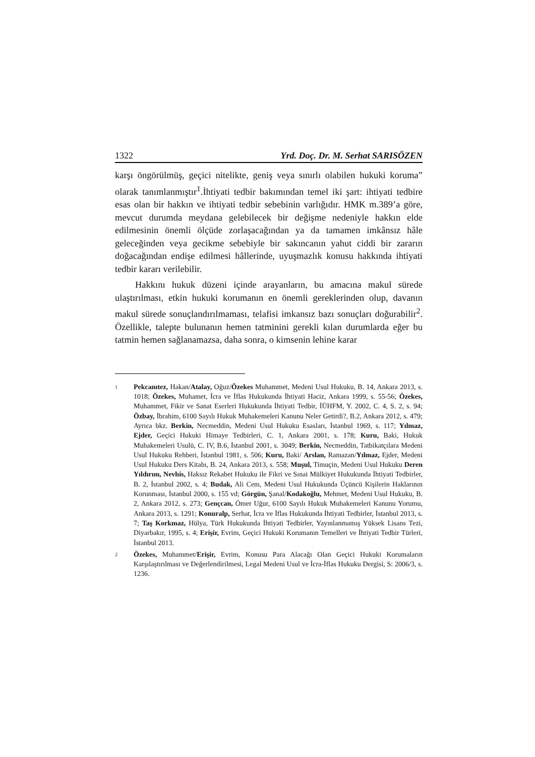1322 Yrd. Doç. Dr. M. Serhat SARISÖZEN
karşı öngörülmüş, geçici nitelikte, geniş veya sınırlı olabilen hukuki koruma” olarak tanımlanmıştır<sup>1</sup>.İhtiyati tedbir bakımından temel iki şart: ihtiyati tedbire esas olan bir hakkın ve ihtiyati tedbir sebebinin varlığıdır. HMK m.389’a göre, mevcut durumda meydana gelebilecek bir değişme nedeniyle hakkın elde edilmesinin önemli ölçüde zorlaşacağından ya da tamamen imkânsız hâle geleceğinden veya gecikme sebebiyle bir sakıncanın yahut ciddi bir zararın doğacağından endişe edilmesi hâllerinde, uyuşmazlık konusu hakkında ihtiyati tedbir kararı verilebilir.
Hakkını hukuk düzeni içinde arayanların, bu amacına makul sürede ulaştırılması, etkin hukuki korumanın en önemli gereklerinden olup, davanın makul sürede sonuçlandırılmaması, telafisi imkansız bazı sonuçları doğurabilir<sup>2</sup>. Özellikle, talepte bulunanın hemen tatminini gerekli kılan durumlarda eğer bu tatmin hemen sağlanamazsa, daha sonra, o kimsenin lehine karar
1 Pekcanıtez, Hakan/Atalay, Oğuz/Özekes Muhammet, Medeni Usul Hukuku, B. 14, Ankara 2013, s. 1018; Özekes, Muhamet, İcra ve İflas Hukukunda İhtiyati Haciz, Ankara 1999, s. 55-56; Özekes, Muhammet, Fikir ve Sanat Eserleri Hukukunda İhtiyati Tedbir, İÜHFM, Y. 2002, C. 4, S. 2, s. 94; Özbay, İbrahim, 6100 Sayılı Hukuk Muhakemeleri Kanunu Neler Getirdi?, B.2, Ankara 2012, s. 479; Ayrıca bkz. Berkin, Necmeddin, Medeni Usul Hukuku Esasları, İstanbul 1969, s. 117; Yılmaz, Ejder, Geçici Hukuki Himaye Tedbirleri, C. 1, Ankara 2001, s. 178; Kuru, Baki, Hukuk Muhakemeleri Usulü, C. IV, B.6, İstanbul 2001, s. 3049; Berkin, Necmeddin, Tatbikatçılara Medeni Usul Hukuku Rehberi, İstanbul 1981, s. 506; Kuru, Baki/ Arslan, Ramazan/Yılmaz, Ejder, Medeni Usul Hukuku Ders Kitabı, B. 24, Ankara 2013, s. 558; Muşul, Timuçin, Medeni Usul Hukuku Deren Yıldırım, Nevhis, Haksız Rekabet Hukuku ile Fikri ve Sınai Mülkiyet Hukukunda İhtiyati Tedbirler, B. 2, İstanbul 2002, s. 4; Budak, Ali Cem, Medeni Usul Hukukunda Üçüncü Kişilerin Haklarının Korunması, İstanbul 2000, s. 155 vd; Görgün, Şanal/Kodakoğlu, Mehmet, Medeni Usul Hukuku, B. 2, Ankara 2012, s. 273; Gençcan, Ömer Uğur, 6100 Sayılı Hukuk Muhakemeleri Kanunu Yorumu, Ankara 2013, s. 1291; Konuralp, Serhat, İcra ve İflas Hukukunda İhtiyati Tedbirler, İstanbul 2013, s. 7; Taş Korkmaz, Hülya, Türk Hukukunda İhtiyati Tedbirler, Yayınlanmamış Yüksek Lisans Tezi, Diyarbakır, 1995, s. 4; Erişir, Evrim, Geçici Hukuki Korumanın Temelleri ve İhtiyati Tedbir Türleri, İstanbul 2013.
2 Özekes, Muhammet/Erişir, Evrim, Konusu Para Alacağı Olan Geçici Hukuki Korumaların Karşılaştırılması ve Değerlendirilmesi, Legal Medeni Usul ve İcra-İflas Hukuku Dergisi, S: 2006/3, s. 1236.